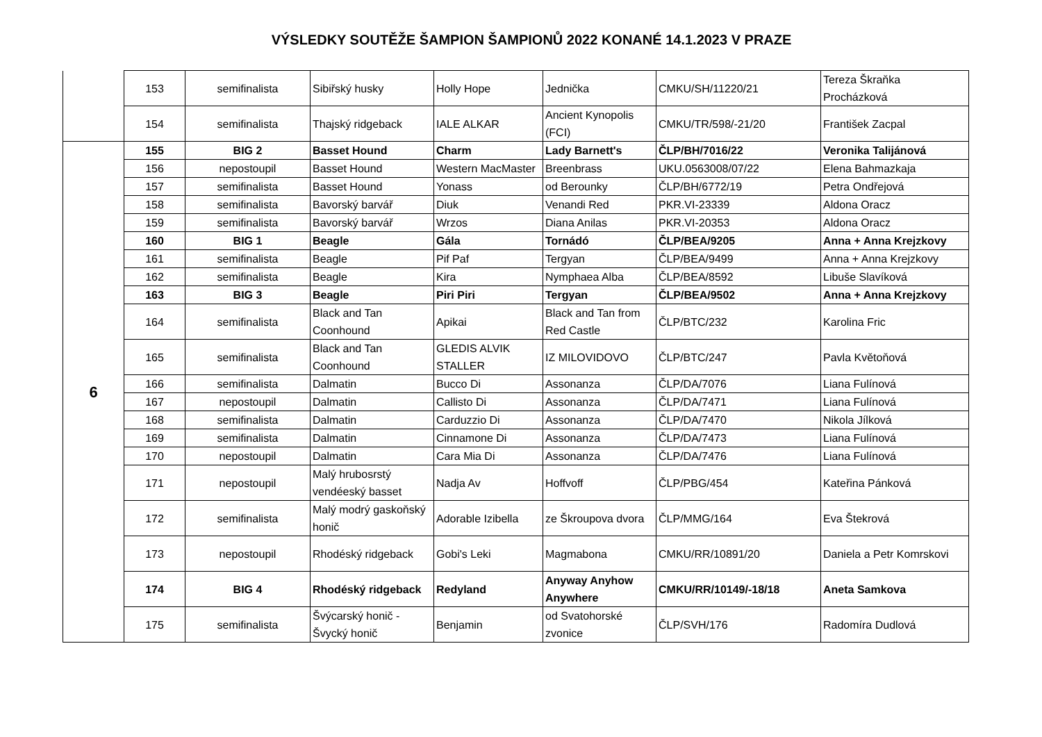VÝSLEDKY SOUTĚŽE ŠAMPION ŠAMPIONŮ 2022 KONANÉ 14.1.2023 V PRAZE
| | 153 | semifinalista | Sibiřský husky | Holly Hope | Jednička | CMKU/SH/11220/21 | Tereza Škraňka Procházková |
| | 154 | semifinalista | Thajský ridgeback | IALE ALKAR | Ancient Kynopolis (FCI) | CMKU/TR/598/-21/20 | František Zacpal |
| 6 | 155 | BIG 2 | Basset Hound | Charm | Lady Barnett's | ČLP/BH/7016/22 | Veronika Talijánová |
| | 156 | nepostoupil | Basset Hound | Western MacMaster | Breenbrass | UKU.0563008/07/22 | Elena Bahmazkaja |
| | 157 | semifinalista | Basset Hound | Yonass | od Berounky | ČLP/BH/6772/19 | Petra Ondřejová |
| | 158 | semifinalista | Bavorský barvář | Diuk | Venandi Red | PKR.VI-23339 | Aldona Oracz |
| | 159 | semifinalista | Bavorský barvář | Wrzos | Diana Anilas | PKR.VI-20353 | Aldona Oracz |
| | 160 | BIG 1 | Beagle | Gála | Tornádó | ČLP/BEA/9205 | Anna + Anna Krejzkovy |
| | 161 | semifinalista | Beagle | Pif Paf | Tergyan | ČLP/BEA/9499 | Anna + Anna Krejzkovy |
| | 162 | semifinalista | Beagle | Kira | Nymphaea Alba | ČLP/BEA/8592 | Libuše Slavíková |
| | 163 | BIG 3 | Beagle | Piri Piri | Tergyan | ČLP/BEA/9502 | Anna + Anna Krejzkovy |
| | 164 | semifinalista | Black and Tan Coonhound | Apikai | Black and Tan from Red Castle | ČLP/BTC/232 | Karolina Fric |
| | 165 | semifinalista | Black and Tan Coonhound | GLEDIS ALVIK STALLER | IZ MILOVIDOVO | ČLP/BTC/247 | Pavla Květoňová |
| | 166 | semifinalista | Dalmatin | Bucco Di | Assonanza | ČLP/DA/7076 | Liana Fulínová |
| | 167 | nepostoupil | Dalmatin | Callisto Di | Assonanza | ČLP/DA/7471 | Liana Fulínová |
| | 168 | semifinalista | Dalmatin | Carduzzio Di | Assonanza | ČLP/DA/7470 | Nikola Jílková |
| | 169 | semifinalista | Dalmatin | Cinnamone Di | Assonanza | ČLP/DA/7473 | Liana Fulínová |
| | 170 | nepostoupil | Dalmatin | Cara Mia Di | Assonanza | ČLP/DA/7476 | Liana Fulínová |
| | 171 | nepostoupil | Malý hrubosrstý vendéeský basset | Nadja Av | Hoffvoff | ČLP/PBG/454 | Kateřina Pánková |
| | 172 | semifinalista | Malý modrý gaskoňský honič | Adorable Izibella | ze Škroupova dvora | ČLP/MMG/164 | Eva Štekrová |
| | 173 | nepostoupil | Rhodéský ridgeback | Gobi's Leki | Magmabona | CMKU/RR/10891/20 | Daniela a Petr Komrskovi |
| | 174 | BIG 4 | Rhodéský ridgeback | Redyland | Anyway Anyhow Anywhere | CMKU/RR/10149/-18/18 | Aneta Samkova |
| | 175 | semifinalista | Švýcarský honič - Švycký honič | Benjamin | od Svatohorské zvonice | ČLP/SVH/176 | Radomíra Dudlová |